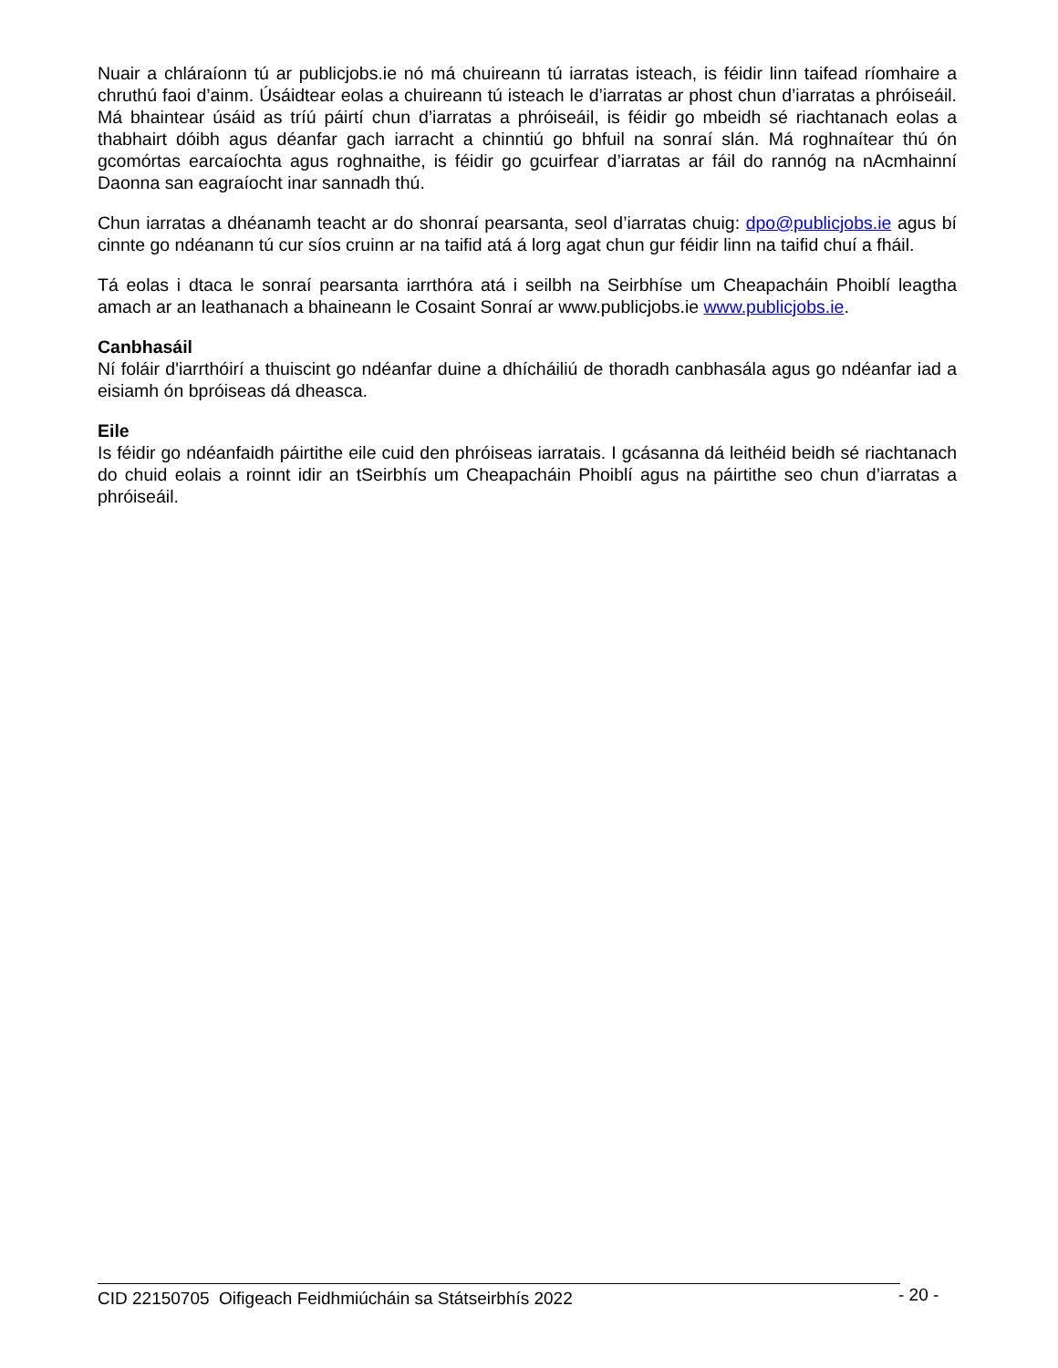Nuair a chláraíonn tú ar publicjobs.ie nó má chuireann tú iarratas isteach, is féidir linn taifead ríomhaire a chruthú faoi d’ainm. Úsáidtear eolas a chuireann tú isteach le d’iarratas ar phost chun d’iarratas a phróiseáil. Má bhaintear úsáid as tríú páirtí chun d’iarratas a phróiseáil, is féidir go mbeidh sé riachtanach eolas a thabhairt dóibh agus déanfar gach iarracht a chinntiú go bhfuil na sonraí slán. Má roghnaítear thú ón gcomórtas earcaíochta agus roghnaithe, is féidir go gcuirfear d’iarratas ar fáil do rannóg na nAcmhainní Daonna san eagraíocht inar sannadh thú.
Chun iarratas a dhéanamh teacht ar do shonraí pearsanta, seol d’iarratas chuig: dpo@publicjobs.ie agus bí cinnte go ndéanann tú cur síos cruinn ar na taifid atá á lorg agat chun gur féidir linn na taifid chuí a fháil.
Tá eolas i dtaca le sonraí pearsanta iarrthóra atá i seilbh na Seirbhíse um Cheapacháin Phoiblí leagtha amach ar an leathanach a bhaineann le Cosaint Sonraí ar www.publicjobs.ie www.publicjobs.ie.
Canbhasáil
Ní foláir d'iarrthóirí a thuiscint go ndéanfar duine a dhícháiliú de thoradh canbhasála agus go ndéanfar iad a eisiamh ón bpróiseas dá dheasca.
Eile
Is féidir go ndéanfaidh páirtithe eile cuid den phróiseas iarratais. I gcásanna dá leithéid beidh sé riachtanach do chuid eolais a roinnt idir an tSeirbhís um Cheapacháin Phoiblí agus na páirtithe seo chun d’iarratas a phróiseáil.
CID 22150705 Oifigeach Feidhmiúcháin sa Státseirbhís 2022 - 20 -